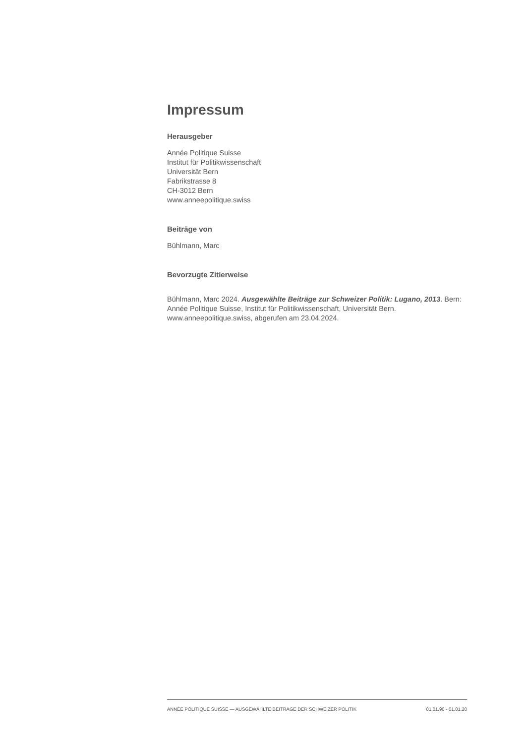Impressum
Herausgeber
Année Politique Suisse
Institut für Politikwissenschaft
Universität Bern
Fabrikstrasse 8
CH-3012 Bern
www.anneepolitique.swiss
Beiträge von
Bühlmann, Marc
Bevorzugte Zitierweise
Bühlmann, Marc 2024. Ausgewählte Beiträge zur Schweizer Politik: Lugano, 2013. Bern: Année Politique Suisse, Institut für Politikwissenschaft, Universität Bern. www.anneepolitique.swiss, abgerufen am 23.04.2024.
ANNÉE POLITIQUE SUISSE — AUSGEWÄHLTE BEITRÄGE DER SCHWEIZER POLITIK 01.01.90 - 01.01.20